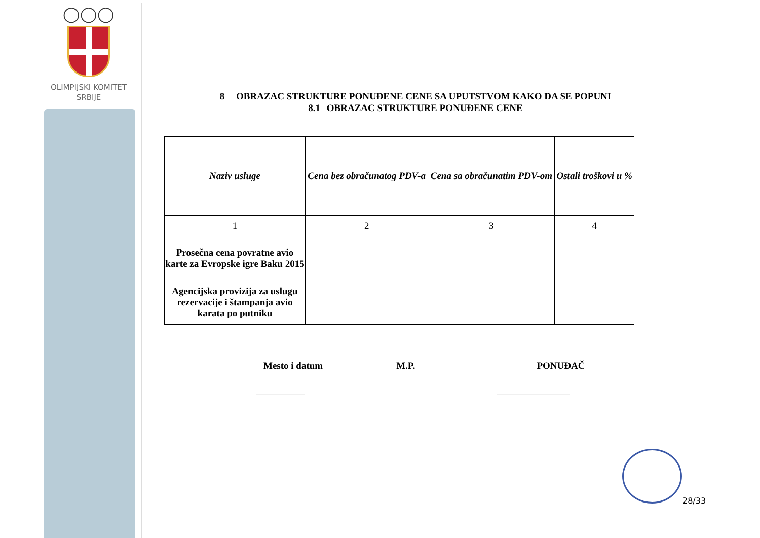◯◯◯
OLIMPIJSKI KOMITET
SRBIJE
8 OBRAZAC STRUKTURE PONUĐENE CENE SA UPUTSTVOM KAKO DA SE POPUNI
8.1 OBRAZAC STRUKTURE PONUĐENE CENE
| Naziv usluge | Cena bez obračunatog PDV-a | Cena sa obračunatim PDV-om | Ostali troškovi u % |
| --- | --- | --- | --- |
| 1 | 2 | 3 | 4 |
| Prosečna cena povratne avio karte za Evropske igre Baku 2015 | | | |
| Agencijska provizija za uslugu rezervacije i štampanja avio karata po putniku | | | |
Mesto i datum M.P. PONUĐAČ
____________ __________________
28/33